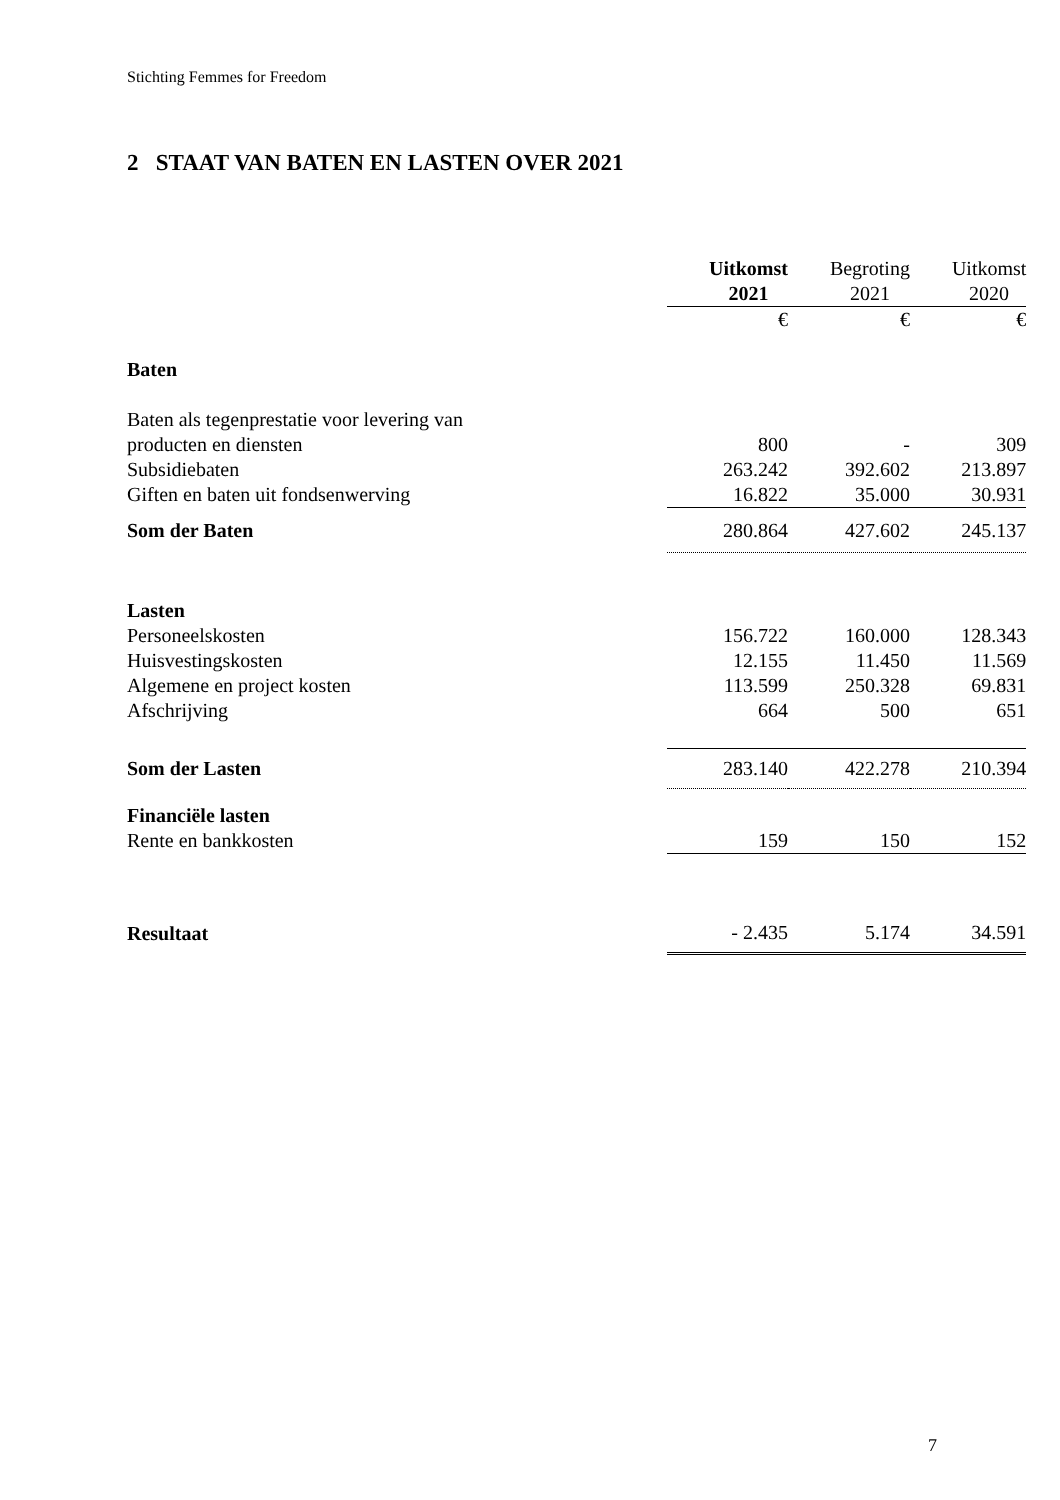Stichting Femmes for Freedom
2 STAAT VAN BATEN EN LASTEN OVER 2021
| | Uitkomst 2021 | Begroting 2021 | Uitkomst 2020 |
| | € | € | € |
| Baten | | | |
| Baten als tegenprestatie voor levering van | | | |
| producten en diensten | 800 | - | 309 |
| Subsidiebaten | 263.242 | 392.602 | 213.897 |
| Giften en baten uit fondsenwerving | 16.822 | 35.000 | 30.931 |
| Som der Baten | 280.864 | 427.602 | 245.137 |
| Lasten | | | |
| Personeelskosten | 156.722 | 160.000 | 128.343 |
| Huisvestingskosten | 12.155 | 11.450 | 11.569 |
| Algemene en project kosten | 113.599 | 250.328 | 69.831 |
| Afschrijving | 664 | 500 | 651 |
| Som der Lasten | 283.140 | 422.278 | 210.394 |
| Financiële lasten | | | |
| Rente en bankkosten | 159 | 150 | 152 |
| Resultaat | - 2.435 | 5.174 | 34.591 |
7